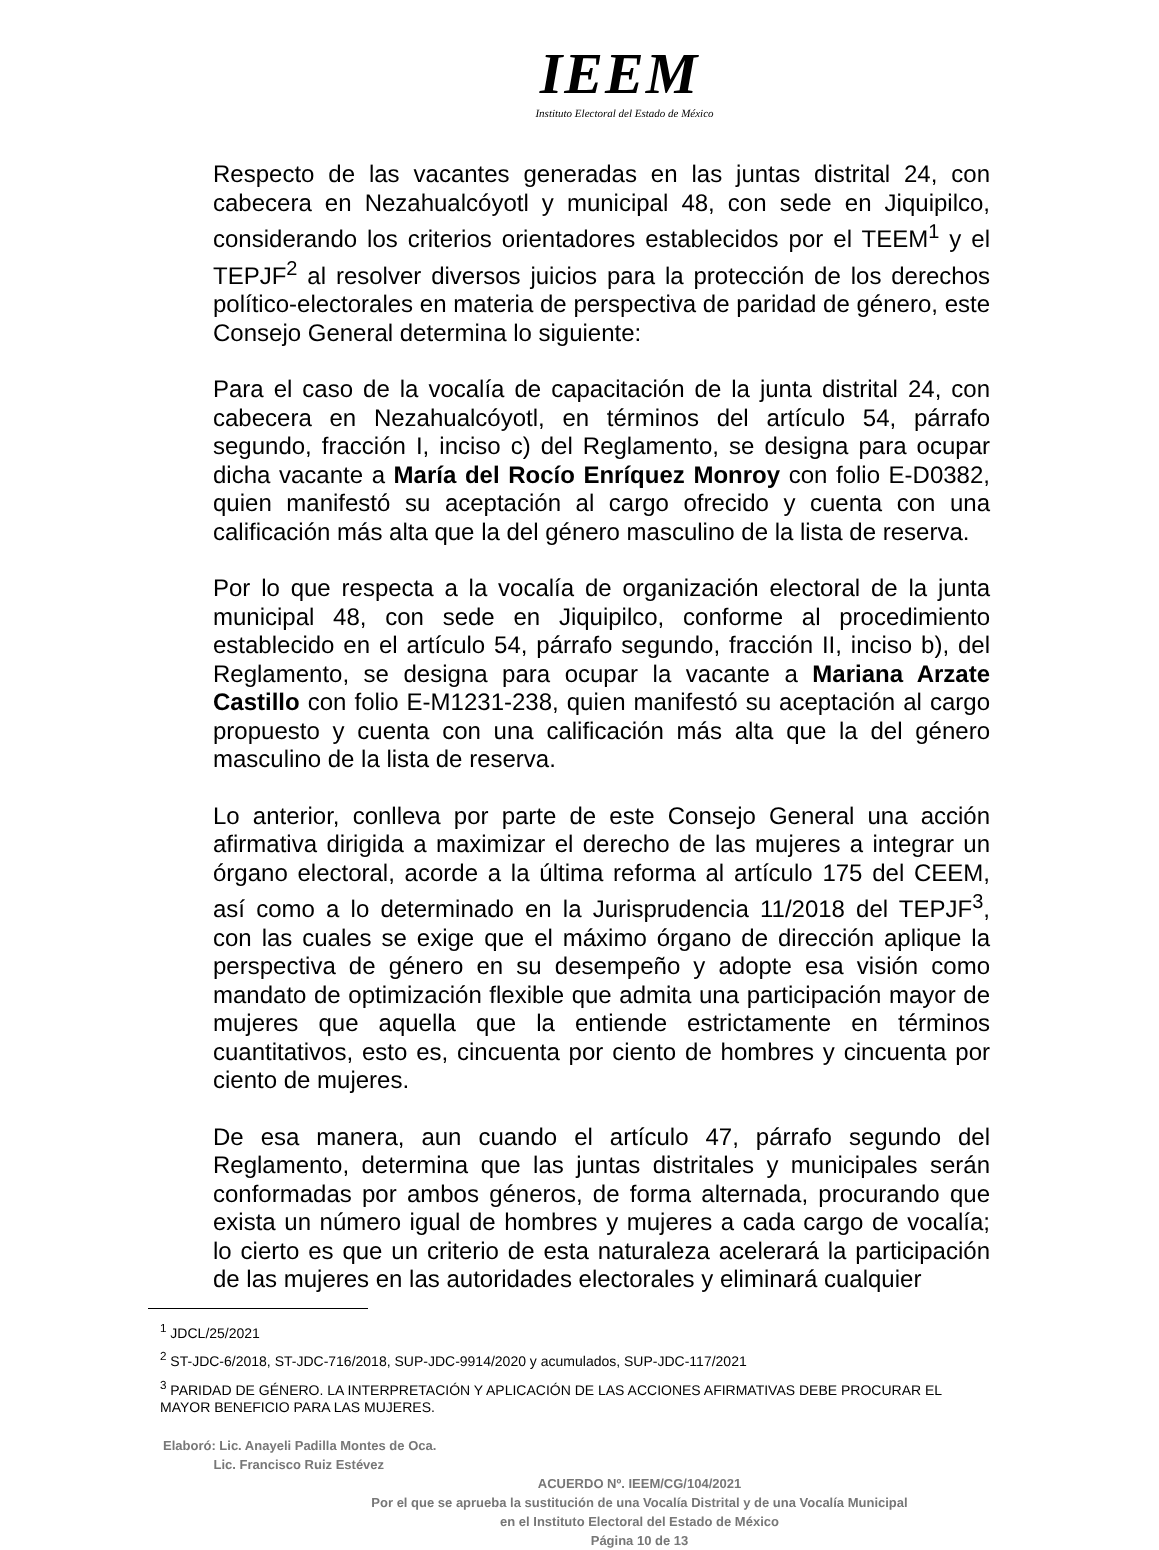IEEM
Instituto Electoral del Estado de México
Respecto de las vacantes generadas en las juntas distrital 24, con cabecera en Nezahualcóyotl y municipal 48, con sede en Jiquipilco, considerando los criterios orientadores establecidos por el TEEM<sup>1</sup> y el TEPJF<sup>2</sup> al resolver diversos juicios para la protección de los derechos político-electorales en materia de perspectiva de paridad de género, este Consejo General determina lo siguiente:
Para el caso de la vocalía de capacitación de la junta distrital 24, con cabecera en Nezahualcóyotl, en términos del artículo 54, párrafo segundo, fracción I, inciso c) del Reglamento, se designa para ocupar dicha vacante a María del Rocío Enríquez Monroy con folio E-D0382, quien manifestó su aceptación al cargo ofrecido y cuenta con una calificación más alta que la del género masculino de la lista de reserva.
Por lo que respecta a la vocalía de organización electoral de la junta municipal 48, con sede en Jiquipilco, conforme al procedimiento establecido en el artículo 54, párrafo segundo, fracción II, inciso b), del Reglamento, se designa para ocupar la vacante a Mariana Arzate Castillo con folio E-M1231-238, quien manifestó su aceptación al cargo propuesto y cuenta con una calificación más alta que la del género masculino de la lista de reserva.
Lo anterior, conlleva por parte de este Consejo General una acción afirmativa dirigida a maximizar el derecho de las mujeres a integrar un órgano electoral, acorde a la última reforma al artículo 175 del CEEM, así como a lo determinado en la Jurisprudencia 11/2018 del TEPJF<sup>3</sup>, con las cuales se exige que el máximo órgano de dirección aplique la perspectiva de género en su desempeño y adopte esa visión como mandato de optimización flexible que admita una participación mayor de mujeres que aquella que la entiende estrictamente en términos cuantitativos, esto es, cincuenta por ciento de hombres y cincuenta por ciento de mujeres.
De esa manera, aun cuando el artículo 47, párrafo segundo del Reglamento, determina que las juntas distritales y municipales serán conformadas por ambos géneros, de forma alternada, procurando que exista un número igual de hombres y mujeres a cada cargo de vocalía; lo cierto es que un criterio de esta naturaleza acelerará la participación de las mujeres en las autoridades electorales y eliminará cualquier
<sup>1</sup> JDCL/25/2021
<sup>2</sup> ST-JDC-6/2018, ST-JDC-716/2018, SUP-JDC-9914/2020 y acumulados, SUP-JDC-117/2021
<sup>3</sup> PARIDAD DE GÉNERO. LA INTERPRETACIÓN Y APLICACIÓN DE LAS ACCIONES AFIRMATIVAS DEBE PROCURAR EL MAYOR BENEFICIO PARA LAS MUJERES.
Elaboró: Lic. Anayeli Padilla Montes de Oca.
Lic. Francisco Ruiz Estévez
ACUERDO Nº. IEEM/CG/104/2021
Por el que se aprueba la sustitución de una Vocalía Distrital y de una Vocalía Municipal
en el Instituto Electoral del Estado de México
Página 10 de 13